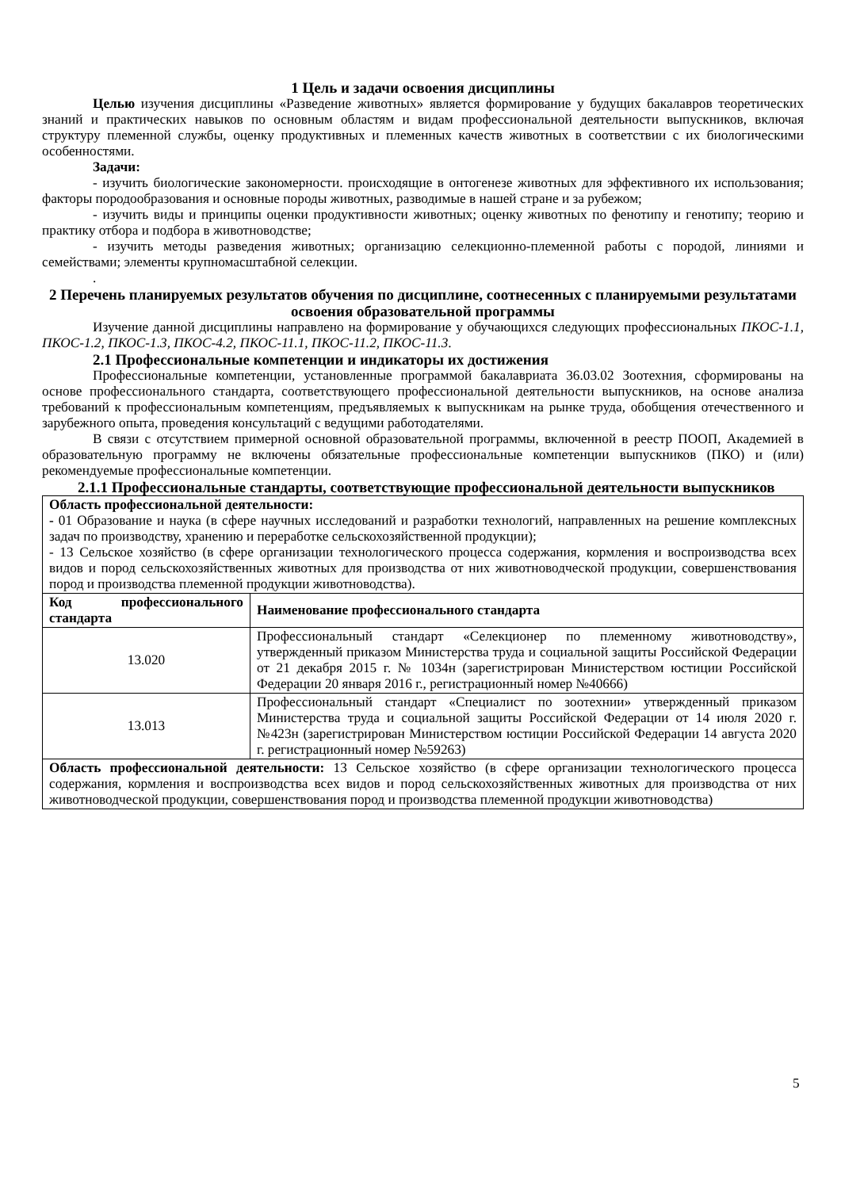1 Цель и задачи освоения дисциплины
Целью изучения дисциплины «Разведение животных» является формирование у будущих бакалавров теоретических знаний и практических навыков по основным областям и видам профессиональной деятельности выпускников, включая структуру племенной службы, оценку продуктивных и племенных качеств животных в соответствии с их биологическими особенностями.
Задачи:
- изучить биологические закономерности. происходящие в онтогенезе животных для эффективного их использования; факторы породообразования и основные породы животных, разводимые в нашей стране и за рубежом;
- изучить виды и принципы оценки продуктивности животных; оценку животных по фенотипу и генотипу; теорию и практику отбора и подбора в животноводстве;
- изучить методы разведения животных; организацию селекционно-племенной работы с породой, линиями и семействами; элементы крупномасштабной селекции.
.
2 Перечень планируемых результатов обучения по дисциплине, соотнесенных с планируемыми результатами освоения образовательной программы
Изучение данной дисциплины направлено на формирование у обучающихся следующих профессиональных ПКОС-1.1, ПКОС-1.2, ПКОС-1.3, ПКОС-4.2, ПКОС-11.1, ПКОС-11.2, ПКОС-11.3.
2.1 Профессиональные компетенции и индикаторы их достижения
Профессиональные компетенции, установленные программой бакалавриата 36.03.02 Зоотехния, сформированы на основе профессионального стандарта, соответствующего профессиональной деятельности выпускников, на основе анализа требований к профессиональным компетенциям, предъявляемых к выпускникам на рынке труда, обобщения отечественного и зарубежного опыта, проведения консультаций с ведущими работодателями.
В связи с отсутствием примерной основной образовательной программы, включенной в реестр ПООП, Академией в образовательную программу не включены обязательные профессиональные компетенции выпускников (ПКО) и (или) рекомендуемые профессиональные компетенции.
2.1.1 Профессиональные стандарты, соответствующие профессиональной деятельности выпускников
| Область профессиональной деятельности: - 01 Образование и наука (в сфере научных исследований и разработки технологий, направленных на решение комплексных задач по производству, хранению и переработке сельскохозяйственной продукции); - 13 Сельское хозяйство (в сфере организации технологического процесса содержания, кормления и воспроизводства всех видов и пород сельскохозяйственных животных для производства от них животноводческой продукции, совершенствования пород и производства племенной продукции животноводства). | |
| Код профессионального стандарта | Наименование профессионального стандарта |
| 13.020 | Профессиональный стандарт «Селекционер по племенному животноводству», утвержденный приказом Министерства труда и социальной защиты Российской Федерации от 21 декабря 2015 г. № 1034н (зарегистрирован Министерством юстиции Российской Федерации 20 января 2016 г., регистрационный номер №40666) |
| 13.013 | Профессиональный стандарт «Специалист по зоотехнии» утвержденный приказом Министерства труда и социальной защиты Российской Федерации от 14 июля 2020 г. №423н (зарегистрирован Министерством юстиции Российской Федерации 14 августа 2020 г. регистрационный номер №59263) |
| Область профессиональной деятельности: 13 Сельское хозяйство (в сфере организации технологического процесса содержания, кормления и воспроизводства всех видов и пород сельскохозяйственных животных для производства от них животноводческой продукции, совершенствования пород и производства племенной продукции животноводства) | |
5